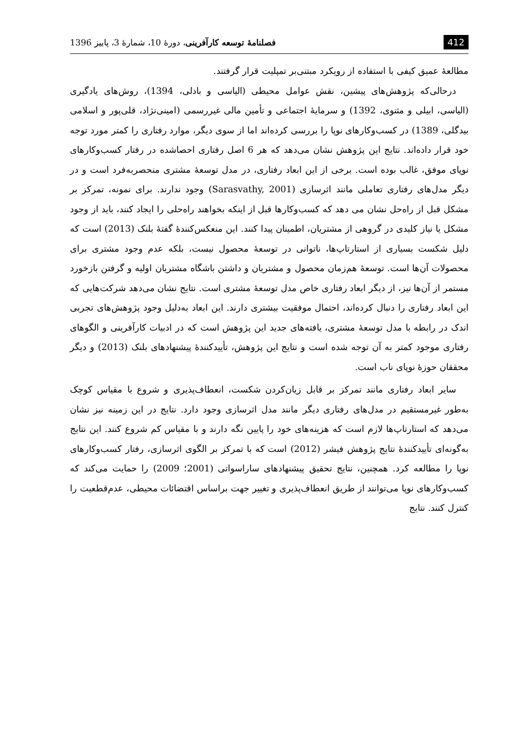412 فصلنامهٔ توسعه کارآفرینی، دورهٔ 10، شمارهٔ 3، پاییز 1396
مطالعهٔ عمیق کیفی با استفاده از رویکرد مبتنی‌بر تمپلیت قرار گرفتند.
درحالی‌که پژوهش‌های پیشین، نقش عوامل محیطی (الیاسی و بادلی، 1394)، روش‌های یادگیری (الیاسی، ابیلی و مثنوی، 1392) و سرمایهٔ اجتماعی و تأمین مالی غیررسمی (امینی‌نژاد، قلی‌پور و اسلامی بیدگلی، 1389) در کسب‌وکارهای نوپا را بررسی کرده‌اند اما از سوی دیگر، موارد رفتاری را کمتر مورد توجه خود قرار داده‌اند. نتایج این پژوهش نشان می‌دهد که هر 6 اصل رفتاری احصاشده در رفتار کسب‌وکارهای نوپای موفق، غالب بوده است. برخی از این ابعاد رفتاری، در مدل توسعهٔ مشتری منحصربه‌فرد است و در دیگر مدل‌های رفتاری تعاملی مانند اثرسازی (Sarasvathy, 2001) وجود ندارند. برای نمونه، تمرکز بر مشکل قبل از راه‌حل نشان می دهد که کسب‌وکارها قبل از اینکه بخواهند راه‌حلی را ایجاد کنند، باید از وجود مشکل یا نیاز کلیدی در گروهی از مشتریان، اطمینان پیدا کنند. این منعکس‌کنندهٔ گفتهٔ بلنک (2013) است که دلیل شکست بسیاری از استارتاپ‌ها، ناتوانی در توسعهٔ محصول نیست، بلکه عدم وجود مشتری برای محصولات آن‌ها است. توسعهٔ هم‌زمان محصول و مشتریان و داشتن باشگاه مشتریان اولیه و گرفتن بازخورد مستمر از آن‌ها نیز، از دیگر ابعاد رفتاری خاص مدل توسعهٔ مشتری است. نتایج نشان می‌دهد شرکت‌هایی که این ابعاد رفتاری را دنبال کرده‌اند، احتمال موفقیت بیشتری دارند. این ابعاد به‌دلیل وجود پژوهش‌های تجربی اندک در رابطه با مدل توسعهٔ مشتری، یافته‌های جدید این پژوهش است که در ادبیات کارآفرینی و الگوهای رفتاری موجود کمتر به آن توجه شده است و نتایج این پژوهش، تأییدکنندهٔ پیشنهادهای بلنک (2013) و دیگر محققان حوزهٔ نوپای ناب است.
سایر ابعاد رفتاری مانند تمرکز بر قابل زیان‌کردن شکست، انعطاف‌پذیری و شروع با مقیاس کوچک به‌طور غیرمستقیم در مدل‌های رفتاری دیگر مانند مدل اثرسازی وجود دارد. نتایج در این زمینه نیز نشان می‌دهد که استارتاپ‌ها لازم است که هزینه‌های خود را پایین نگه دارند و با مقیاس کم شروع کنند. این نتایج به‌گونه‌ای تأییدکنندهٔ نتایج پژوهش فیشر (2012) است که با تمرکز بر الگوی اثرسازی، رفتار کسب‌وکارهای نوپا را مطالعه کرد. همچنین، نتایج تحقیق پیشنهادهای ساراسواتی (2001؛ 2009) را حمایت می‌کند که کسب‌وکارهای نوپا می‌توانند از طریق انعطاف‌پذیری و تغییر جهت براساس اقتضائات محیطی، عدم‌قطعیت را کنترل کنند. نتایج